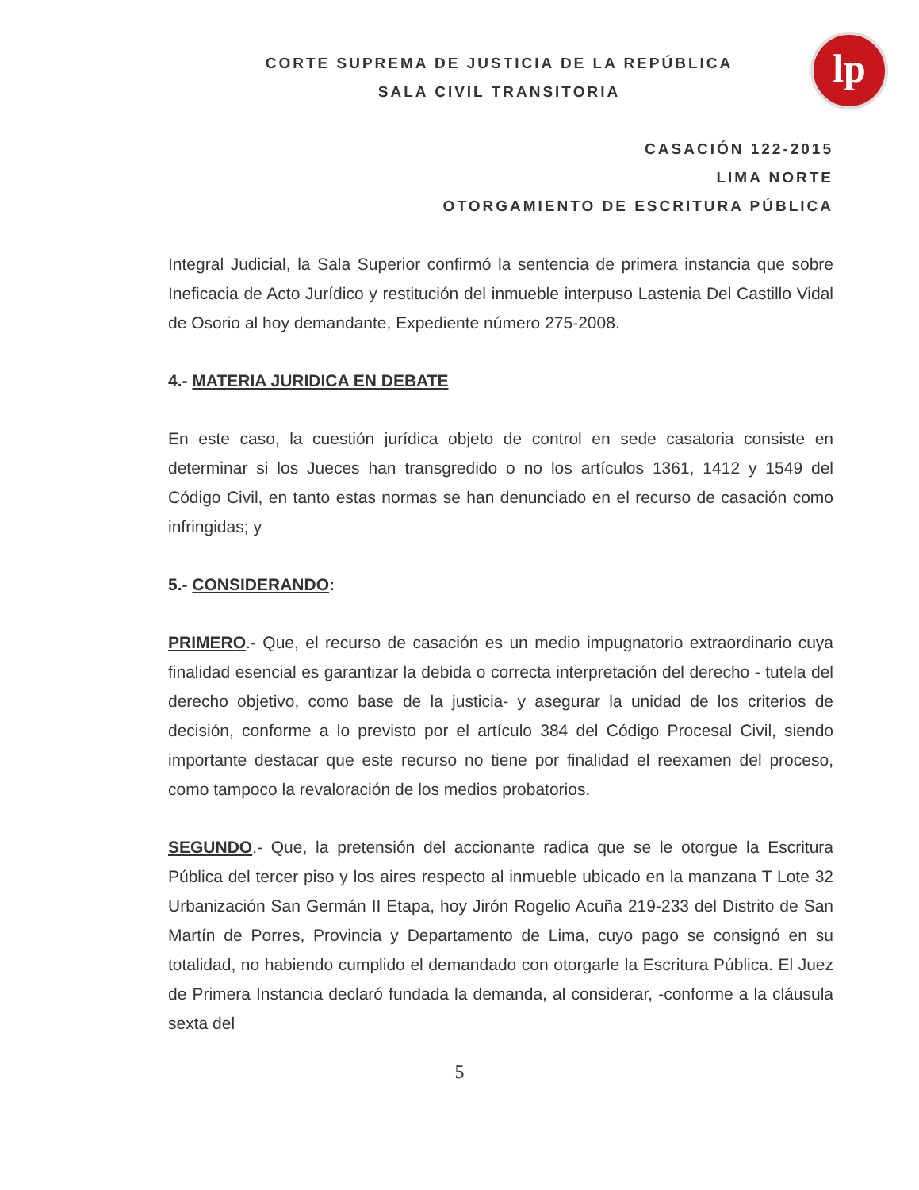CORTE SUPREMA DE JUSTICIA DE LA REPÚBLICA
SALA CIVIL TRANSITORIA
lp
CASACIÓN 122-2015
LIMA NORTE
OTORGAMIENTO DE ESCRITURA PÚBLICA
Integral Judicial, la Sala Superior confirmó la sentencia de primera instancia que sobre Ineficacia de Acto Jurídico y restitución del inmueble interpuso Lastenia Del Castillo Vidal de Osorio al hoy demandante, Expediente número 275-2008.
4.- MATERIA JURIDICA EN DEBATE
En este caso, la cuestión jurídica objeto de control en sede casatoria consiste en determinar si los Jueces han transgredido o no los artículos 1361, 1412 y 1549 del Código Civil, en tanto estas normas se han denunciado en el recurso de casación como infringidas; y
5.- CONSIDERANDO:
PRIMERO.- Que, el recurso de casación es un medio impugnatorio extraordinario cuya finalidad esencial es garantizar la debida o correcta interpretación del derecho - tutela del derecho objetivo, como base de la justicia- y asegurar la unidad de los criterios de decisión, conforme a lo previsto por el artículo 384 del Código Procesal Civil, siendo importante destacar que este recurso no tiene por finalidad el reexamen del proceso, como tampoco la revaloración de los medios probatorios.
SEGUNDO.- Que, la pretensión del accionante radica que se le otorgue la Escritura Pública del tercer piso y los aires respecto al inmueble ubicado en la manzana T Lote 32 Urbanización San Germán II Etapa, hoy Jirón Rogelio Acuña 219-233 del Distrito de San Martín de Porres, Provincia y Departamento de Lima, cuyo pago se consignó en su totalidad, no habiendo cumplido el demandado con otorgarle la Escritura Pública. El Juez de Primera Instancia declaró fundada la demanda, al considerar, -conforme a la cláusula sexta del
5